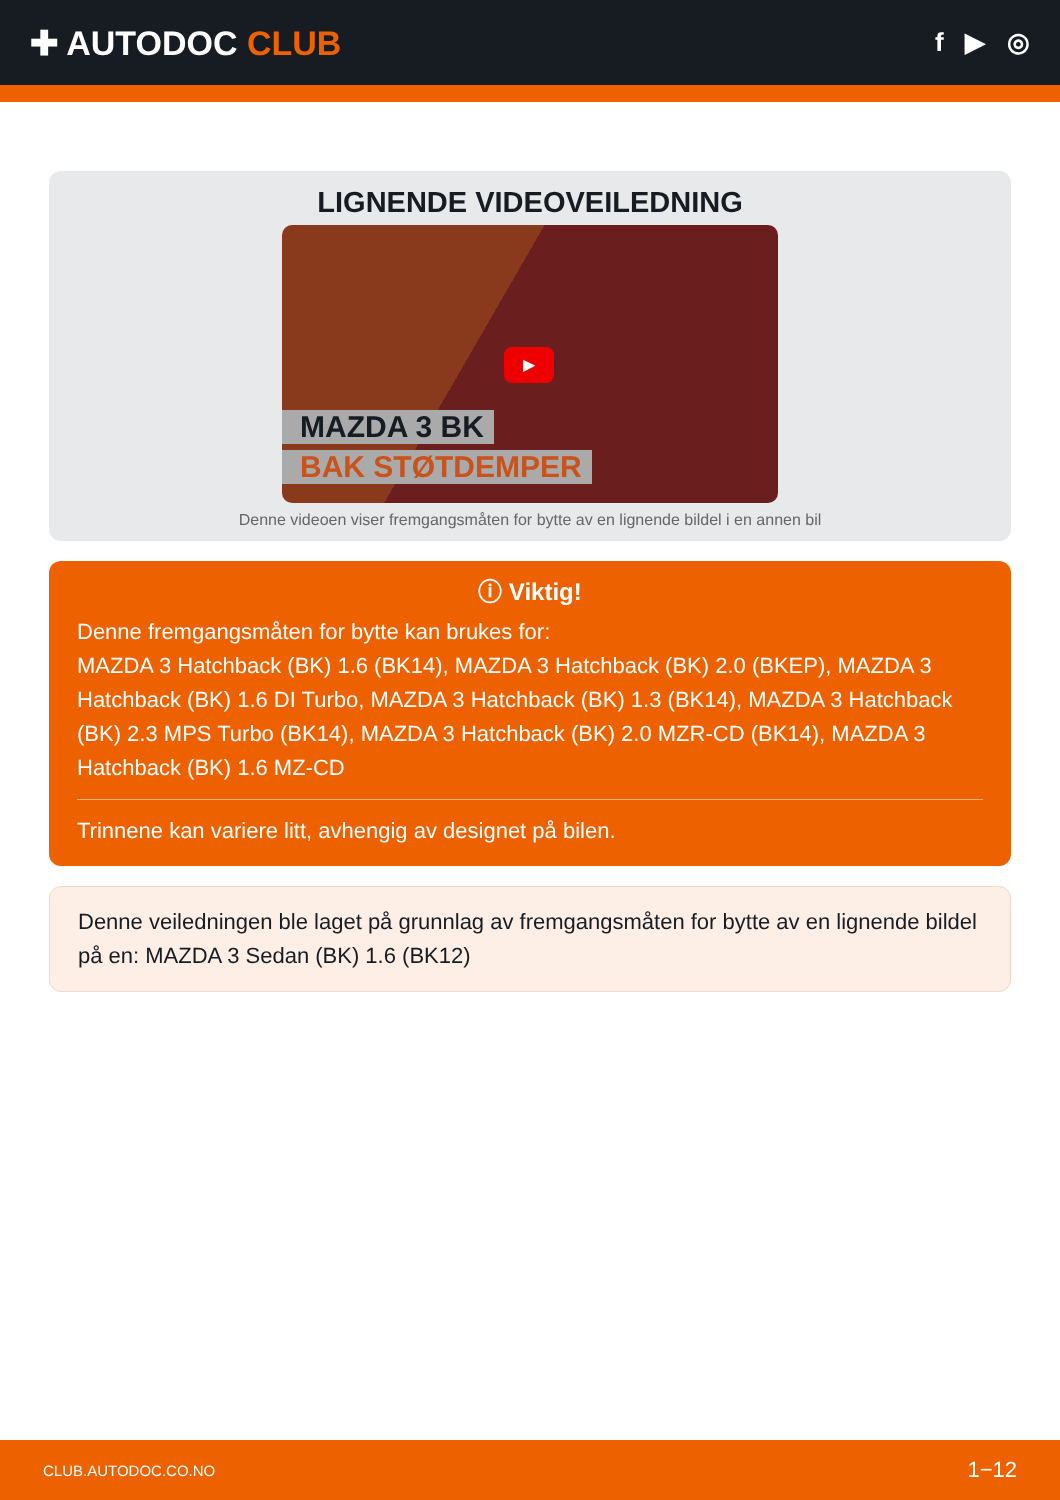✚ AUTODOC CLUB
f ▶ ◎
LIGNENDE VIDEOVEILEDNING
▶
MAZDA 3 BK
BAK STØTDEMPER
Denne videoen viser fremgangsmåten for bytte av en lignende bildel i en annen bil
ⓘ Viktig!
Denne fremgangsmåten for bytte kan brukes for:
MAZDA 3 Hatchback (BK) 1.6 (BK14), MAZDA 3 Hatchback (BK) 2.0 (BKEP), MAZDA 3 Hatchback (BK) 1.6 DI Turbo, MAZDA 3 Hatchback (BK) 1.3 (BK14), MAZDA 3 Hatchback (BK) 2.3 MPS Turbo (BK14), MAZDA 3 Hatchback (BK) 2.0 MZR-CD (BK14), MAZDA 3 Hatchback (BK) 1.6 MZ-CD
Trinnene kan variere litt, avhengig av designet på bilen.
Denne veiledningen ble laget på grunnlag av fremgangsmåten for bytte av en lignende bildel på en: MAZDA 3 Sedan (BK) 1.6 (BK12)
CLUB.AUTODOC.CO.NO 1−12